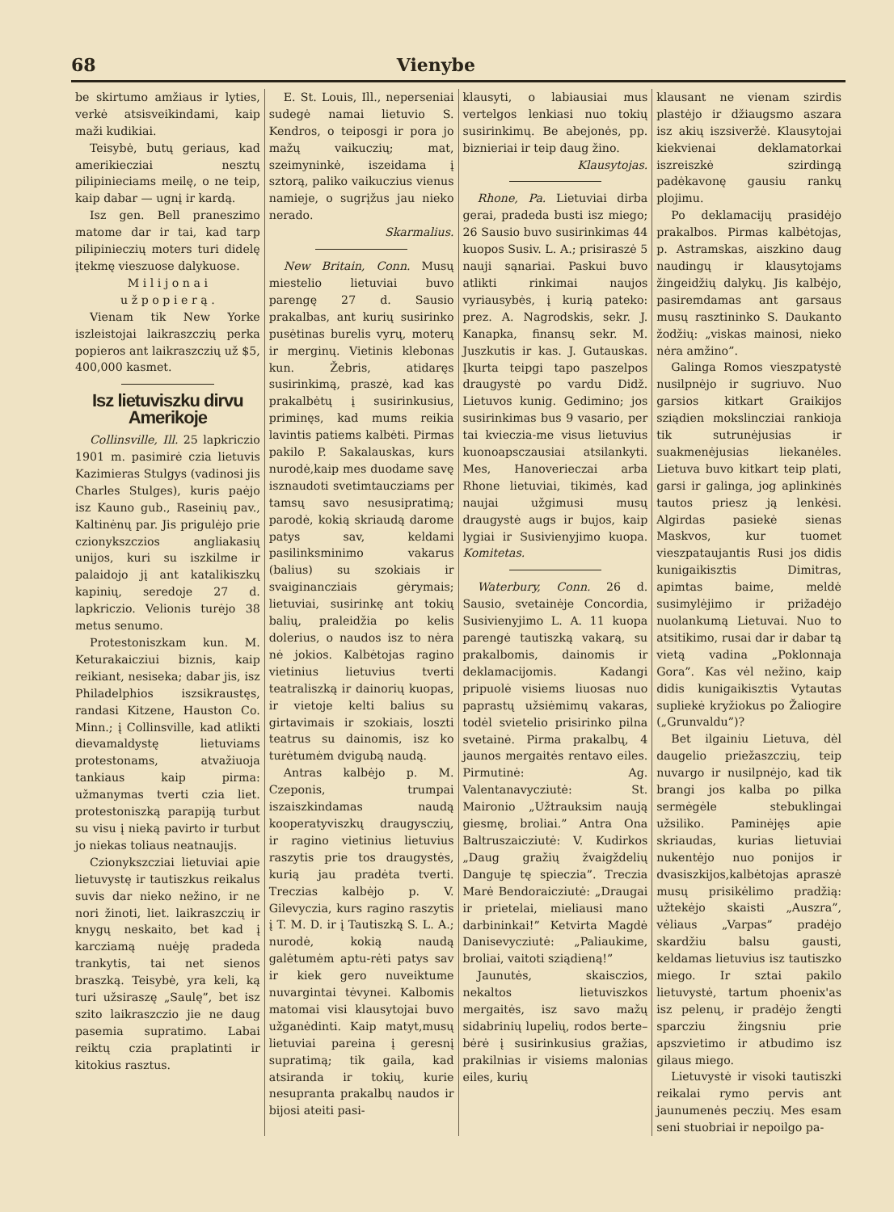68 Vienybe
be skirtumo amžiaus ir lyties, verkė atsisveikindami, kaip maži kudikiai.
Teisybė, butų geriaus, kad amerikiecziai nesztų pilipinieciams meilę, o ne teip, kaip dabar — ugnį ir kardą.
Isz gen. Bell praneszimo matome dar ir tai, kad tarp pilipinieczių moters turi didelę įtekmę vieszuose dalykuose.
M i l i j o n a i
u ž p o p i e r ą .
Vienam tik New Yorke iszleistojai laikraszczių perka popieros ant laikraszczių už $5, 400,000 kasmet.
Isz lietuviszku dirvu Amerikoje
Collinsville, Ill. 25 lapkriczio 1901 m. pasimirė czia lietuvis Kazimieras Stulgys (vadinosi jis Charles Stulges), kuris paėjo isz Kauno gub., Raseinių pav., Kaltinėnų par. Jis prigulėjo prie czionykszczios angliakasių unijos, kuri su iszkilme ir palaidojo jį ant katalikiszkų kapinių, seredoje 27 d. lapkriczio. Velionis turėjo 38 metus senumo.
Protestoniszkam kun. M. Keturakaicziui biznis, kaip reikiant, nesiseka; dabar jis, isz Philadelphios iszsikraustęs, randasi Kitzene, Hauston Co. Minn.; į Collinsville, kad atlikti dievamaldystę lietuviams protestonams, atvažiuoja tankiaus kaip pirma: užmanymas tverti czia liet. protestoniszką parapiją turbut su visu į nieką pavirto ir turbut jo niekas toliaus neatnaujįs.
Czionykszcziai lietuviai apie lietuvystę ir tautiszkus reikalus suvis dar nieko nežino, ir ne nori žinoti, liet. laikraszczių ir knygų neskaito, bet kad į karcziamą nuėję pradeda trankytis, tai net sienos braszką. Teisybė, yra keli, ką turi užsiraszę „Saulę”, bet isz szito laikraszczio jie ne daug pasemia supratimo. Labai reiktų czia praplatinti ir kitokius rasztus.
E. St. Louis, Ill., neperseniai sudegė namai lietuvio S. Kendros, o teiposgi ir pora jo mažų vaikuczių; mat, szeimyninkė, iszeidama į sztorą, paliko vaikuczius vienus namieje, o sugrįžus jau nieko nerado.
Skarmalius.
New Britain, Conn. Musų miestelio lietuviai buvo parengę 27 d. Sausio prakalbas, ant kurių susirinko pusėtinas burelis vyrų, moterų ir merginų. Vietinis klebonas kun. Žebris, atidaręs susirinkimą, praszė, kad kas prakalbėtų į susirinkusius, priminęs, kad mums reikia lavintis patiems kalbėti. Pirmas pakilo P. Sakalauskas, kurs nurodė,kaip mes duodame savę isznaudoti svetimtaucziams per tamsų savo nesusipratimą; parodė, kokią skriaudą darome patys sav, keldami pasilinksminimo vakarus (balius) su szokiais ir svaiginancziais gėrymais; lietuviai, susirinkę ant tokių balių, praleidžia po kelis dolerius, o naudos isz to nėra nė jokios. Kalbėtojas ragino vietinius lietuvius tverti teatraliszką ir dainorių kuopas, ir vietoje kelti balius su girtavimais ir szokiais, loszti teatrus su dainomis, isz ko turėtumėm dvigubą naudą.
Antras kalbėjo p. M. Czeponis, trumpai iszaiszkindamas naudą kooperatyviszkų draugysczių, ir ragino vietinius lietuvius raszytis prie tos draugystės, kurią jau pradėta tverti. Treczias kalbėjo p. V. Gilevyczia, kurs ragino raszytis į T. M. D. ir į Tautiszką S. L. A.; nurodė, kokią naudą galėtumėm aptu-rėti patys sav ir kiek gero nuveiktume nuvargintai tėvynei. Kalbomis matomai visi klausytojai buvo užganėdinti. Kaip matyt,musų lietuviai pareina į geresnį supratimą; tik gaila, kad atsiranda ir tokių, kurie nesupranta prakalbų naudos ir bijosi ateiti pasi-
klausyti, o labiausiai mus vertelgos lenkiasi nuo tokių susirinkimų. Be abejonės, pp. biznieriai ir teip daug žino.
Klausytojas.
Rhone, Pa. Lietuviai dirba gerai, pradeda busti isz miego; 26 Sausio buvo susirinkimas 44 kuopos Susiv. L. A.; prisiraszė 5 nauji sąnariai. Paskui buvo atlikti rinkimai naujos vyriausybės, į kurią pateko: prez. A. Nagrodskis, sekr. J. Kanapka, finansų sekr. M. Juszkutis ir kas. J. Gutauskas. Įkurta teipgi tapo paszelpos draugystė po vardu Didž. Lietuvos kunig. Gedimino; jos susirinkimas bus 9 vasario, per tai kvieczia-me visus lietuvius kuonoapsczausiai atsilankyti. Mes, Hanoverieczai arba Rhone lietuviai, tikimės, kad naujai užgimusi musų draugystė augs ir bujos, kaip lygiai ir Susivienyjimo kuopa. Komitetas.
Waterbury, Conn. 26 d. Sausio, svetainėje Concordia, Susivienyjimo L. A. 11 kuopa parengė tautiszką vakarą, su prakalbomis, dainomis ir deklamacijomis. Kadangi pripuolė visiems liuosas nuo paprastų užsiėmimų vakaras, todėl svietelio prisirinko pilna svetainė. Pirma prakalbų, 4 jaunos mergaitės rentavo eiles. Pirmutinė: Ag. Valentanavycziutė: St. Maironio „Užtrauksim naują giesmę, broliai.” Antra Ona Baltruszaicziutė: V. Kudirkos „Daug gražių žvaigždelių Danguje tę spieczia”. Treczia Marė Bendoraicziutė: „Draugai ir prietelai, mieliausi mano darbininkai!” Ketvirta Magdė Danisevycziutė: „Paliaukime, broliai, vaitoti sziądieną!”
Jaunutės, skaisczios, nekaltos lietuviszkos mergaitės, isz savo mažų sidabrinių lupelių, rodos berte–bėrė į susirinkusius gražias, prakilnias ir visiems malonias eiles, kurių
klausant ne vienam szirdis plastėjo ir džiaugsmo aszara isz akių iszsiveržė. Klausytojai kiekvienai deklamatorkai iszreiszkė szirdingą padėkavonę gausiu rankų plojimu.
Po deklamacijų prasidėjo prakalbos. Pirmas kalbėtojas, p. Astramskas, aiszkino daug naudingų ir klausytojams žingeidžių dalykų. Jis kalbėjo, pasiremdamas ant garsaus musų rasztininko S. Daukanto žodžių: „viskas mainosi, nieko nėra amžino”.
Galinga Romos vieszpatystė nusilpnėjo ir sugriuvo. Nuo garsios kitkart Graikijos sziądien mokslincziai rankioja tik sutrunėjusias ir suakmenėjusias liekanėles. Lietuva buvo kitkart teip plati, garsi ir galinga, jog aplinkinės tautos priesz ją lenkėsi. Algirdas pasiekė sienas Maskvos, kur tuomet vieszpataujantis Rusi jos didis kunigaikisztis Dimitras, apimtas baime, meldė susimylėjimo ir prižadėjo nuolankumą Lietuvai. Nuo to atsitikimo, rusai dar ir dabar tą vietą vadina „Poklonnaja Gora”. Kas vėl nežino, kaip didis kunigaikisztis Vytautas supliekė kryžiokus po Žaliogire („Grunvaldu”)?
Bet ilgainiu Lietuva, dėl daugelio priežaszczių, teip nuvargo ir nusilpnėjo, kad tik brangi jos kalba po pilka sermėgėle stebuklingai užsiliko. Paminėjęs apie skriaudas, kurias lietuviai nukentėjo nuo ponijos ir dvasiszkijos,kalbėtojas apraszė musų prisikėlimo pradžią: užtekėjo skaisti „Auszra”, vėliaus „Varpas” pradėjo skardžiu balsu gausti, keldamas lietuvius isz tautiszko miego. Ir sztai pakilo lietuvystė, tartum phoenix'as isz pelenų, ir pradėjo žengti sparcziu žingsniu prie apszvietimo ir atbudimo isz gilaus miego.
Lietuvystė ir visoki tautiszki reikalai rymo pervis ant jaunumenės peczių. Mes esam seni stuobriai ir nepoilgo pa-